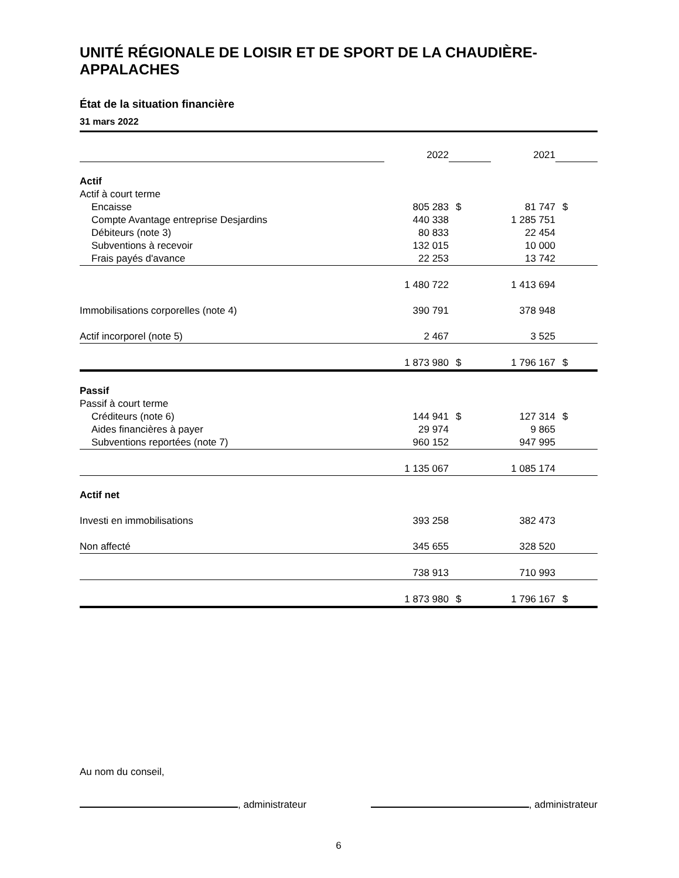UNITÉ RÉGIONALE DE LOISIR ET DE SPORT DE LA CHAUDIÈRE-APPALACHES
État de la situation financière
31 mars 2022
| | 2022 | | 2021 | |
| Actif | | | | |
| Actif à court terme | | | | |
| Encaisse | 805 283 | $ | 81 747 | $ |
| Compte Avantage entreprise Desjardins | 440 338 | | 1 285 751 | |
| Débiteurs (note 3) | 80 833 | | 22 454 | |
| Subventions à recevoir | 132 015 | | 10 000 | |
| Frais payés d'avance | 22 253 | | 13 742 | |
| | 1 480 722 | | 1 413 694 | |
| Immobilisations corporelles (note 4) | 390 791 | | 378 948 | |
| Actif incorporel (note 5) | 2 467 | | 3 525 | |
| | 1 873 980 | $ | 1 796 167 | $ |
| Passif | | | | |
| Passif à court terme | | | | |
| Créditeurs (note 6) | 144 941 | $ | 127 314 | $ |
| Aides financières à payer | 29 974 | | 9 865 | |
| Subventions reportées (note 7) | 960 152 | | 947 995 | |
| | 1 135 067 | | 1 085 174 | |
| Actif net | | | | |
| Investi en immobilisations | 393 258 | | 382 473 | |
| Non affecté | 345 655 | | 328 520 | |
| | 738 913 | | 710 993 | |
| | 1 873 980 | $ | 1 796 167 | $ |
Au nom du conseil,
, administrateur , administrateur
6